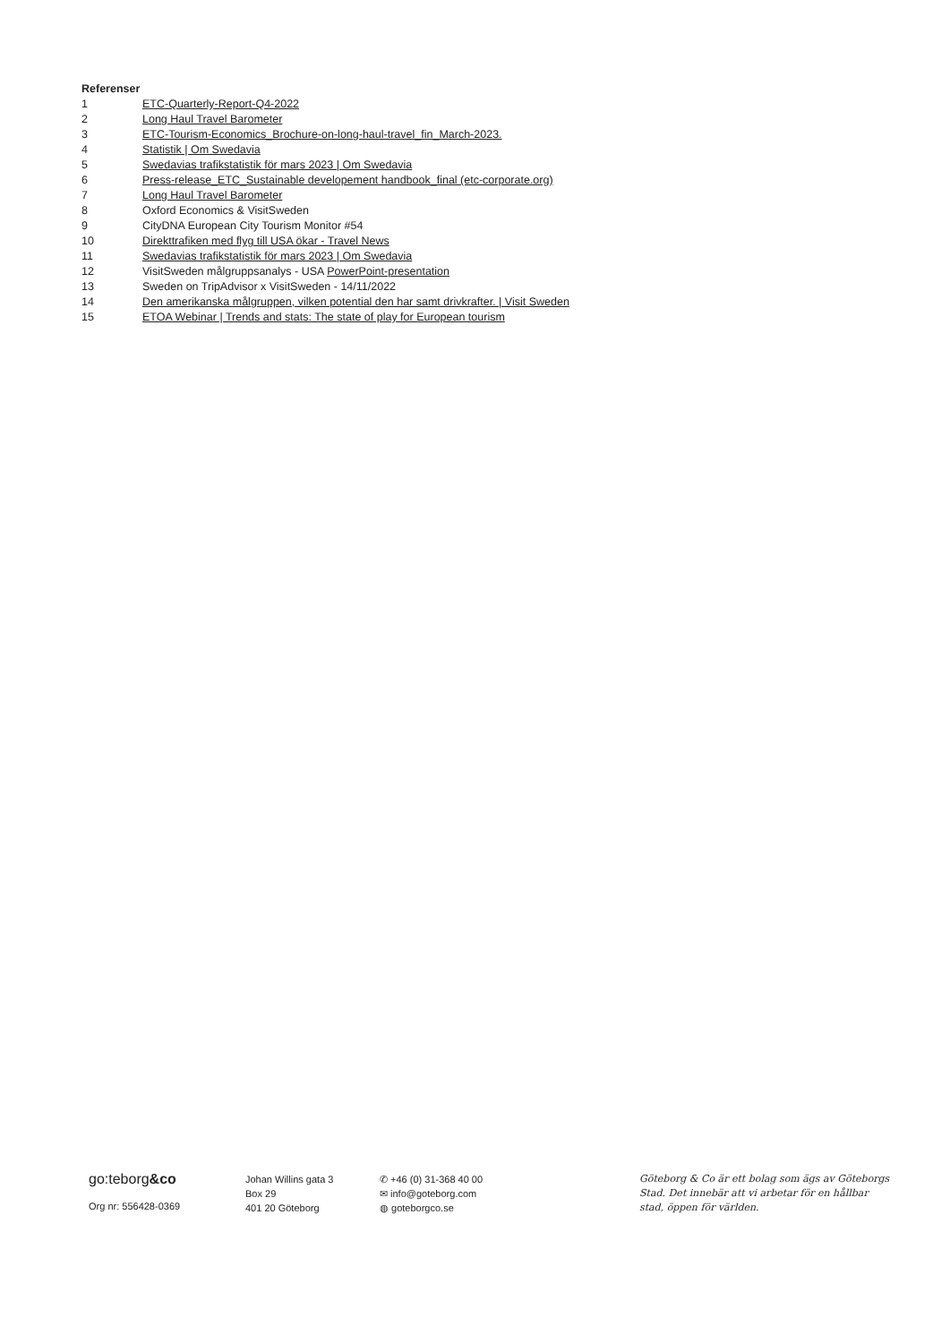Referenser
1 ETC-Quarterly-Report-Q4-2022
2 Long Haul Travel Barometer
3 ETC-Tourism-Economics_Brochure-on-long-haul-travel_fin_March-2023.
4 Statistik | Om Swedavia
5 Swedavias trafikstatistik för mars 2023 | Om Swedavia
6 Press-release_ETC_Sustainable developement handbook_final (etc-corporate.org)
7 Long Haul Travel Barometer
8 Oxford Economics & VisitSweden
9 CityDNA European City Tourism Monitor #54
10 Direkttrafiken med flyg till USA ökar - Travel News
11 Swedavias trafikstatistik för mars 2023 | Om Swedavia
12 VisitSweden målgruppsanalys - USA PowerPoint-presentation
13 Sweden on TripAdvisor x VisitSweden - 14/11/2022
14 Den amerikanska målgruppen, vilken potential den har samt drivkrafter. | Visit Sweden
15 ETOA Webinar | Trends and stats: The state of play for European tourism
go:teborg&co
Org nr: 556428-0369
Johan Willins gata 3
Box 29
401 20 Göteborg
✆ +46 (0) 31-368 40 00
✉ info@goteborg.com
◍ goteborgco.se
Göteborg & Co är ett bolag som ägs av Göteborgs Stad. Det innebär att vi arbetar för en hållbar stad, öppen för världen.